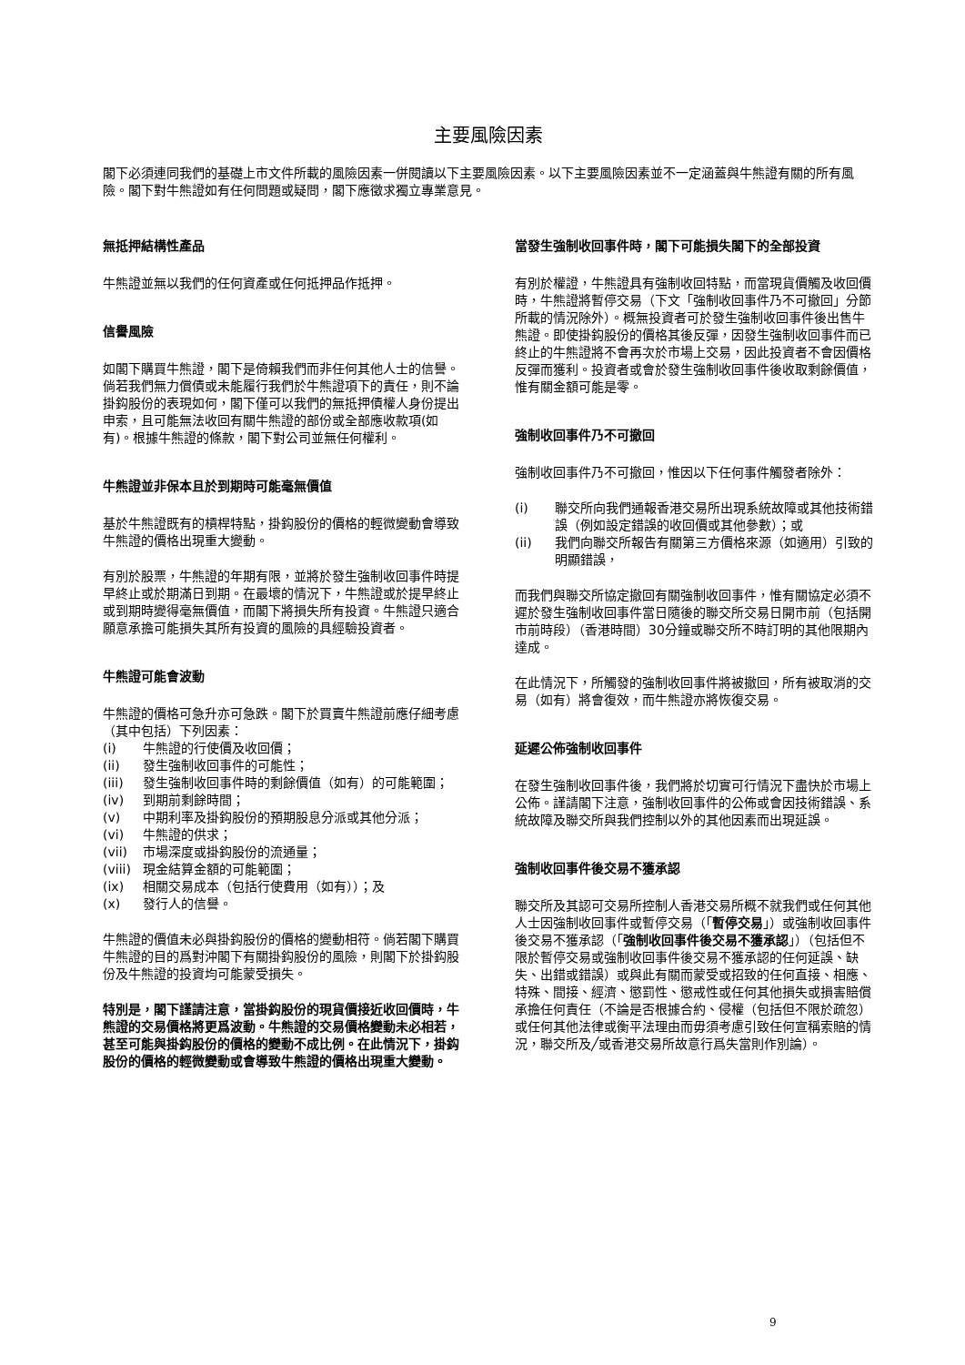主要風險因素
閣下必須連同我們的基礎上市文件所載的風險因素一併閱讀以下主要風險因素。以下主要風險因素並不一定涵蓋與牛熊證有關的所有風險。閣下對牛熊證如有任何問題或疑問，閣下應徵求獨立專業意見。
無抵押結構性產品
牛熊證並無以我們的任何資產或任何抵押品作抵押。
信譽風險
如閣下購買牛熊證，閣下是倚賴我們而非任何其他人士的信譽。倘若我們無力償債或未能履行我們於牛熊證項下的責任，則不論掛鈎股份的表現如何，閣下僅可以我們的無抵押債權人身份提出申索，且可能無法收回有關牛熊證的部份或全部應收款項(如有)。根據牛熊證的條款，閣下對公司並無任何權利。
牛熊證並非保本且於到期時可能毫無價值
基於牛熊證既有的槓桿特點，掛鈎股份的價格的輕微變動會導致牛熊證的價格出現重大變動。
有別於股票，牛熊證的年期有限，並將於發生強制收回事件時提早終止或於期滿日到期。在最壞的情況下，牛熊證或於提早終止或到期時變得毫無價值，而閣下將損失所有投資。牛熊證只適合願意承擔可能損失其所有投資的風險的具經驗投資者。
牛熊證可能會波動
牛熊證的價格可急升亦可急跌。閣下於買賣牛熊證前應仔細考慮（其中包括）下列因素：
(i) 牛熊證的行使價及收回價；
(ii) 發生強制收回事件的可能性；
(iii) 發生強制收回事件時的剩餘價值（如有）的可能範圍；
(iv) 到期前剩餘時間；
(v) 中期利率及掛鈎股份的預期股息分派或其他分派；
(vi) 牛熊證的供求；
(vii) 市場深度或掛鈎股份的流通量；
(viii) 現金結算金額的可能範圍；
(ix) 相關交易成本（包括行使費用（如有））；及
(x) 發行人的信譽。
牛熊證的價值未必與掛鈎股份的價格的變動相符。倘若閣下購買牛熊證的目的爲對沖閣下有關掛鈎股份的風險，則閣下於掛鈎股份及牛熊證的投資均可能蒙受損失。
特別是，閣下謹請注意，當掛鈎股份的現貨價接近收回價時，牛熊證的交易價格將更爲波動。牛熊證的交易價格變動未必相若，甚至可能與掛鈎股份的價格的變動不成比例。在此情況下，掛鈎股份的價格的輕微變動或會導致牛熊證的價格出現重大變動。
當發生強制收回事件時，閣下可能損失閣下的全部投資
有別於權證，牛熊證具有強制收回特點，而當現貨價觸及收回價時，牛熊證將暫停交易（下文「強制收回事件乃不可撤回」分節所載的情況除外）。概無投資者可於發生強制收回事件後出售牛熊證。即使掛鈎股份的價格其後反彈，因發生強制收回事件而已終止的牛熊證將不會再次於市場上交易，因此投資者不會因價格反彈而獲利。投資者或會於發生強制收回事件後收取剩餘價值，惟有關金額可能是零。
強制收回事件乃不可撤回
強制收回事件乃不可撤回，惟因以下任何事件觸發者除外：
(i) 聯交所向我們通報香港交易所出現系統故障或其他技術錯誤（例如設定錯誤的收回價或其他參數）；或
(ii) 我們向聯交所報告有關第三方價格來源（如適用）引致的明顯錯誤，
而我們與聯交所協定撤回有關強制收回事件，惟有關協定必須不遲於發生強制收回事件當日隨後的聯交所交易日開市前（包括開市前時段）（香港時間）30分鐘或聯交所不時訂明的其他限期內達成。
在此情況下，所觸發的強制收回事件將被撤回，所有被取消的交易（如有）將會復效，而牛熊證亦將恢復交易。
延遲公佈強制收回事件
在發生強制收回事件後，我們將於切實可行情況下盡快於市場上公佈。謹請閣下注意，強制收回事件的公佈或會因技術錯誤、系統故障及聯交所與我們控制以外的其他因素而出現延誤。
強制收回事件後交易不獲承認
聯交所及其認可交易所控制人香港交易所概不就我們或任何其他人士因強制收回事件或暫停交易（「暫停交易」）或強制收回事件後交易不獲承認（「強制收回事件後交易不獲承認」）（包括但不限於暫停交易或強制收回事件後交易不獲承認的任何延誤、缺失、出錯或錯誤）或與此有關而蒙受或招致的任何直接、相應、特殊、間接、經濟、懲罰性、懲戒性或任何其他損失或損害賠償承擔任何責任（不論是否根據合約、侵權（包括但不限於疏忽）或任何其他法律或衡平法理由而毋須考慮引致任何宣稱索賠的情況，聯交所及╱或香港交易所故意行爲失當則作別論）。
9